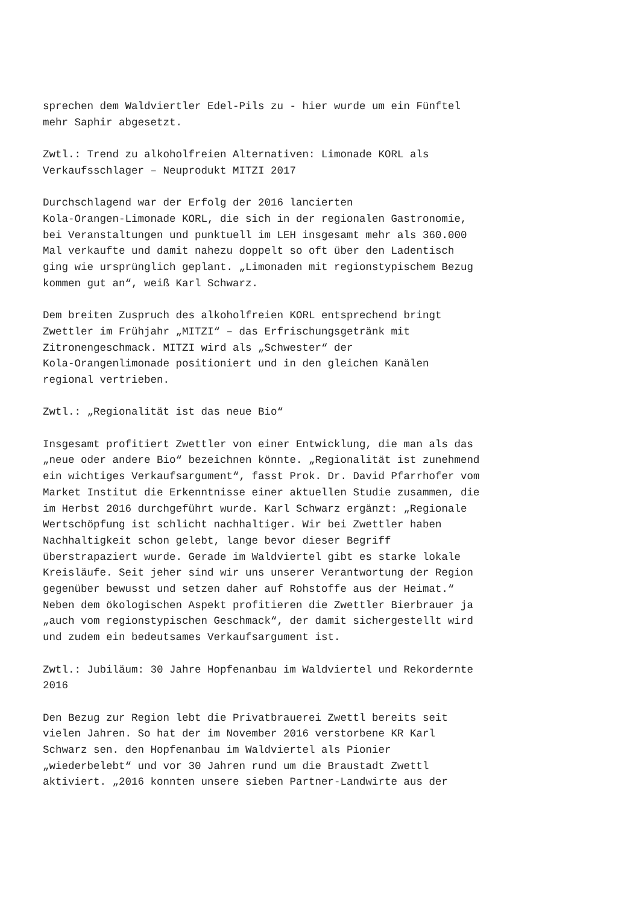sprechen dem Waldviertler Edel-Pils zu - hier wurde um ein Fünftel mehr Saphir abgesetzt.
Zwtl.: Trend zu alkoholfreien Alternativen: Limonade KORL als Verkaufsschlager – Neuprodukt MITZI 2017
Durchschlagend war der Erfolg der 2016 lancierten Kola-Orangen-Limonade KORL, die sich in der regionalen Gastronomie, bei Veranstaltungen und punktuell im LEH insgesamt mehr als 360.000 Mal verkaufte und damit nahezu doppelt so oft über den Ladentisch ging wie ursprünglich geplant. „Limonaden mit regionstypischem Bezug kommen gut an“, weiß Karl Schwarz.
Dem breiten Zuspruch des alkoholfreien KORL entsprechend bringt Zwettler im Frühjahr „MITZI“ – das Erfrischungsgetränk mit Zitronengeschmack. MITZI wird als „Schwester“ der Kola-Orangenlimonade positioniert und in den gleichen Kanälen regional vertrieben.
Zwtl.: „Regionalität ist das neue Bio“
Insgesamt profitiert Zwettler von einer Entwicklung, die man als das „neue oder andere Bio“ bezeichnen könnte. „Regionalität ist zunehmend ein wichtiges Verkaufsargument“, fasst Prok. Dr. David Pfarrhofer vom Market Institut die Erkenntnisse einer aktuellen Studie zusammen, die im Herbst 2016 durchgeführt wurde. Karl Schwarz ergänzt: „Regionale Wertschöpfung ist schlicht nachhaltiger. Wir bei Zwettler haben Nachhaltigkeit schon gelebt, lange bevor dieser Begriff überstrapaziert wurde. Gerade im Waldviertel gibt es starke lokale Kreisläufe. Seit jeher sind wir uns unserer Verantwortung der Region gegenüber bewusst und setzen daher auf Rohstoffe aus der Heimat.“ Neben dem ökologischen Aspekt profitieren die Zwettler Bierbrauer ja „auch vom regionstypischen Geschmack“, der damit sichergestellt wird und zudem ein bedeutsames Verkaufsargument ist.
Zwtl.: Jubiläum: 30 Jahre Hopfenanbau im Waldviertel und Rekordernte 2016
Den Bezug zur Region lebt die Privatbrauerei Zwettl bereits seit vielen Jahren. So hat der im November 2016 verstorbene KR Karl Schwarz sen. den Hopfenanbau im Waldviertel als Pionier „wiederbelebt“ und vor 30 Jahren rund um die Braustadt Zwettl aktiviert. „2016 konnten unsere sieben Partner-Landwirte aus der